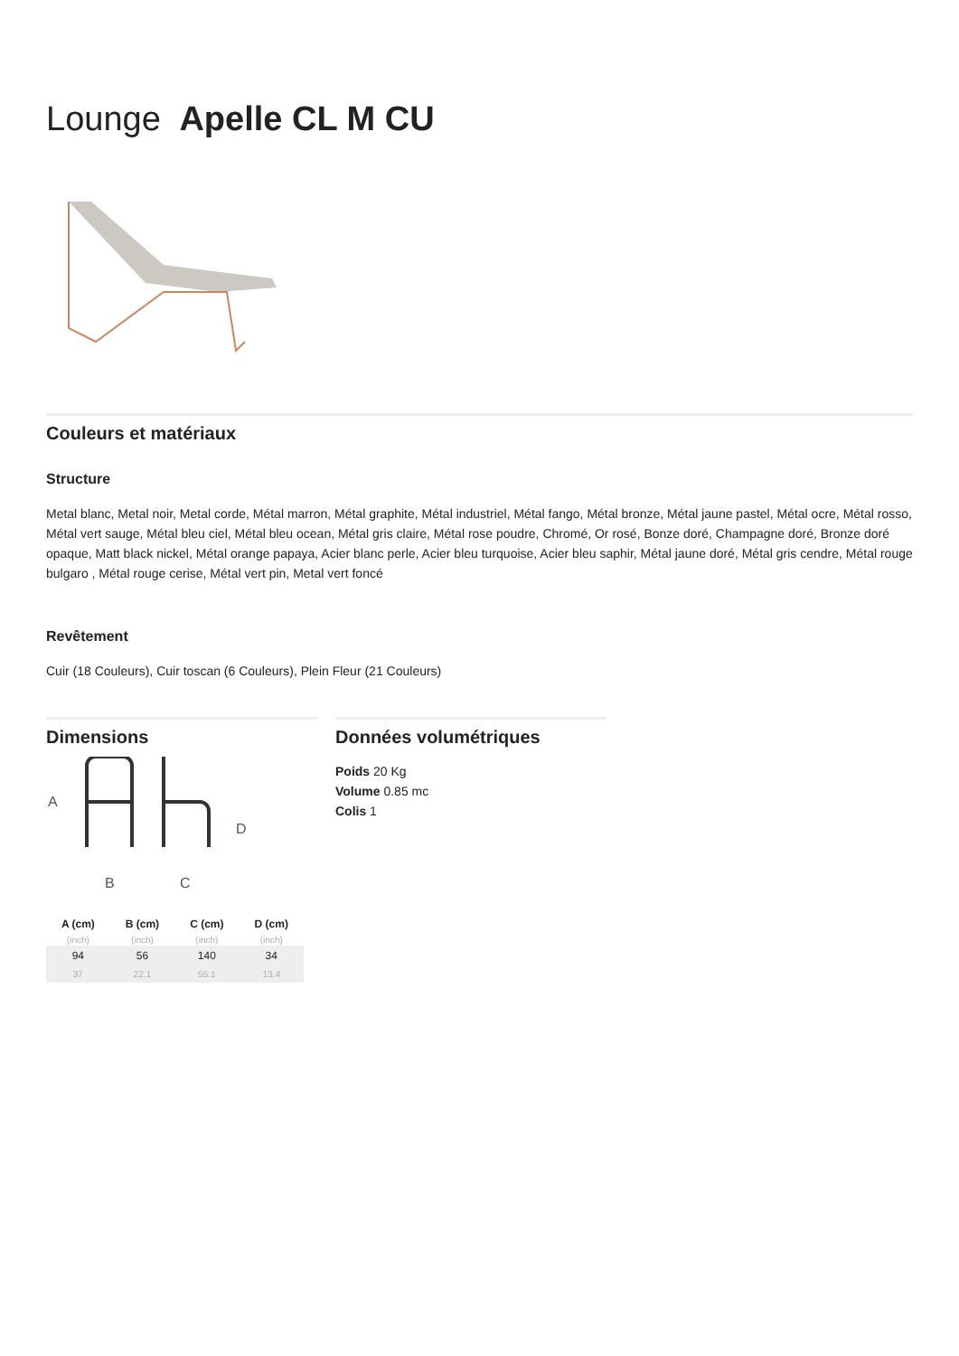Lounge Apelle CL M CU
Couleurs et matériaux
Structure
Metal blanc, Metal noir, Metal corde, Métal marron, Métal graphite, Métal industriel, Métal fango, Métal bronze, Métal jaune pastel, Métal ocre, Métal rosso, Métal vert sauge, Métal bleu ciel, Métal bleu ocean, Métal gris claire, Métal rose poudre, Chromé, Or rosé, Bonze doré, Champagne doré, Bronze doré opaque, Matt black nickel, Métal orange papaya, Acier blanc perle, Acier bleu turquoise, Acier bleu saphir, Métal jaune doré, Métal gris cendre, Métal rouge bulgaro , Métal rouge cerise, Métal vert pin, Metal vert foncé
Revêtement
Cuir (18 Couleurs), Cuir toscan (6 Couleurs), Plein Fleur (21 Couleurs)
Dimensions
A
D
B
C
| A (cm) | B (cm) | C (cm) | D (cm) |
| --- | --- | --- | --- |
| (inch) | (inch) | (inch) | (inch) |
| 94 | 56 | 140 | 34 |
| 37 | 22.1 | 55.1 | 13.4 |
Données volumétriques
Poids 20 Kg
Volume 0.85 mc
Colis 1